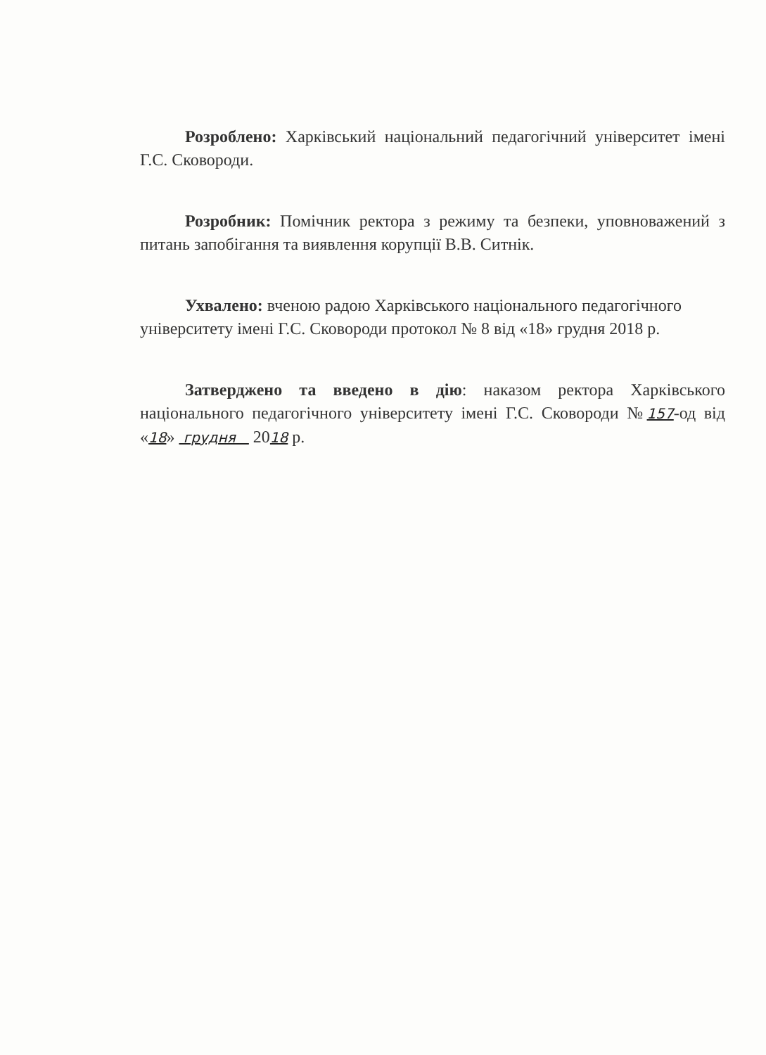Розроблено: Харківський національний педагогічний університет імені Г.С. Сковороди.
Розробник: Помічник ректора з режиму та безпеки, уповноважений з питань запобігання та виявлення корупції В.В. Ситнік.
Ухвалено: вченою радою Харківського національного педагогічного університету імені Г.С. Сковороди протокол № 8 від «18» грудня 2018 р.
Затверджено та введено в дію: наказом ректора Харківського національного педагогічного університету імені Г.С. Сковороди №157-од від «18» грудня 2018 р.